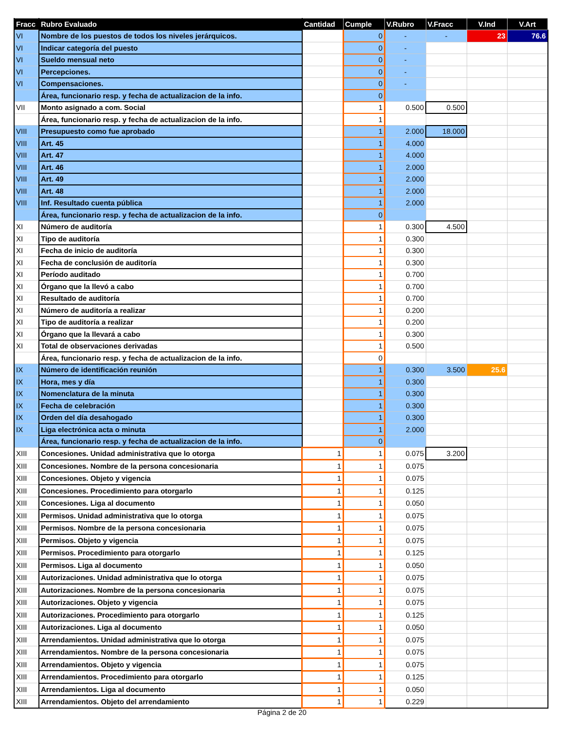| Fracc | Rubro Evaluado | Cantidad | Cumple | V.Rubro | V.Fracc | V.Ind | V.Art |
| --- | --- | --- | --- | --- | --- | --- | --- |
| VI | Nombre de los puestos de todos los niveles jerárquicos. | | 0 | - | - | 23 | 76.6 |
| VI | Indicar categoría del puesto | | 0 | - | | | |
| VI | Sueldo mensual neto | | 0 | - | | | |
| VI | Percepciones. | | 0 | - | | | |
| VI | Compensaciones. | | 0 | - | | | |
| | Área, funcionario resp. y fecha de actualizacion de la info. | | 0 | | | | |
| VII | Monto asignado a com. Social | | 1 | 0.500 | 0.500 | | |
| | Área, funcionario resp. y fecha de actualizacion de la info. | | 1 | | | | |
| VIII | Presupuesto como fue aprobado | | 1 | 2.000 | 18.000 | | |
| VIII | Art. 45 | | 1 | 4.000 | | | |
| VIII | Art. 47 | | 1 | 4.000 | | | |
| VIII | Art. 46 | | 1 | 2.000 | | | |
| VIII | Art. 49 | | 1 | 2.000 | | | |
| VIII | Art. 48 | | 1 | 2.000 | | | |
| VIII | Inf. Resultado cuenta pública | | 1 | 2.000 | | | |
| | Área, funcionario resp. y fecha de actualizacion de la info. | | 0 | | | | |
| XI | Número de auditoría | | 1 | 0.300 | 4.500 | | |
| XI | Tipo de auditoría | | 1 | 0.300 | | | |
| XI | Fecha de inicio de auditoría | | 1 | 0.300 | | | |
| XI | Fecha de conclusión de auditoría | | 1 | 0.300 | | | |
| XI | Período auditado | | 1 | 0.700 | | | |
| XI | Órgano que la llevó a cabo | | 1 | 0.700 | | | |
| XI | Resultado de auditoría | | 1 | 0.700 | | | |
| XI | Número de auditoría a realizar | | 1 | 0.200 | | | |
| XI | Tipo de auditoría a realizar | | 1 | 0.200 | | | |
| XI | Órgano que la llevará a cabo | | 1 | 0.300 | | | |
| XI | Total de observaciones derivadas | | 1 | 0.500 | | | |
| | Área, funcionario resp. y fecha de actualizacion de la info. | | 0 | | | | |
| IX | Número de identificación reunión | | 1 | 0.300 | 3.500 | 25.6 | |
| IX | Hora, mes y día | | 1 | 0.300 | | | |
| IX | Nomenclatura de la minuta | | 1 | 0.300 | | | |
| IX | Fecha de celebración | | 1 | 0.300 | | | |
| IX | Orden del día desahogado | | 1 | 0.300 | | | |
| IX | Liga electrónica acta o minuta | | 1 | 2.000 | | | |
| | Área, funcionario resp. y fecha de actualizacion de la info. | | 0 | | | | |
| XIII | Concesiones. Unidad administrativa que lo otorga | 1 | 1 | 0.075 | 3.200 | | |
| XIII | Concesiones. Nombre de la persona concesionaria | 1 | 1 | 0.075 | | | |
| XIII | Concesiones. Objeto y vigencia | 1 | 1 | 0.075 | | | |
| XIII | Concesiones. Procedimiento para otorgarlo | 1 | 1 | 0.125 | | | |
| XIII | Concesiones. Liga al documento | 1 | 1 | 0.050 | | | |
| XIII | Permisos. Unidad administrativa que lo otorga | 1 | 1 | 0.075 | | | |
| XIII | Permisos. Nombre de la persona concesionaria | 1 | 1 | 0.075 | | | |
| XIII | Permisos. Objeto y vigencia | 1 | 1 | 0.075 | | | |
| XIII | Permisos. Procedimiento para otorgarlo | 1 | 1 | 0.125 | | | |
| XIII | Permisos. Liga al documento | 1 | 1 | 0.050 | | | |
| XIII | Autorizaciones. Unidad administrativa que lo otorga | 1 | 1 | 0.075 | | | |
| XIII | Autorizaciones. Nombre de la persona concesionaria | 1 | 1 | 0.075 | | | |
| XIII | Autorizaciones. Objeto y vigencia | 1 | 1 | 0.075 | | | |
| XIII | Autorizaciones. Procedimiento para otorgarlo | 1 | 1 | 0.125 | | | |
| XIII | Autorizaciones. Liga al documento | 1 | 1 | 0.050 | | | |
| XIII | Arrendamientos. Unidad administrativa que lo otorga | 1 | 1 | 0.075 | | | |
| XIII | Arrendamientos. Nombre de la persona concesionaria | 1 | 1 | 0.075 | | | |
| XIII | Arrendamientos. Objeto y vigencia | 1 | 1 | 0.075 | | | |
| XIII | Arrendamientos. Procedimiento para otorgarlo | 1 | 1 | 0.125 | | | |
| XIII | Arrendamientos. Liga al documento | 1 | 1 | 0.050 | | | |
| XIII | Arrendamientos. Objeto del arrendamiento | 1 | 1 | 0.229 | | | |
Página 2 de 20